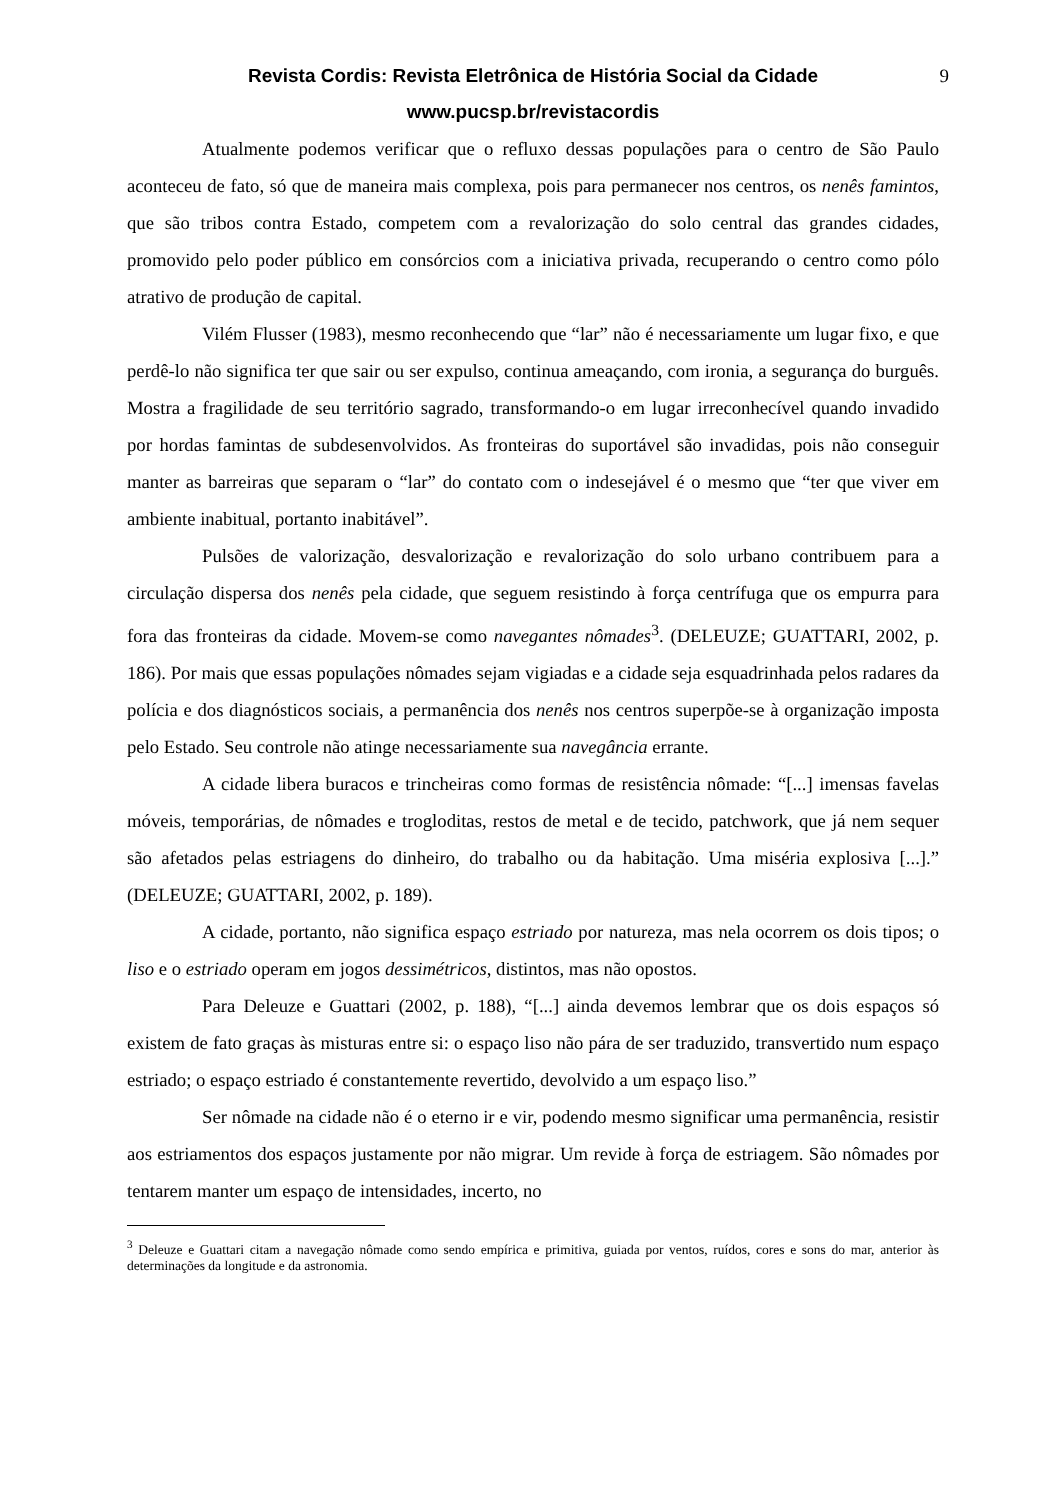Revista Cordis: Revista Eletrônica de História Social da Cidade 9
www.pucsp.br/revistacordis
Atualmente podemos verificar que o refluxo dessas populações para o centro de São Paulo aconteceu de fato, só que de maneira mais complexa, pois para permanecer nos centros, os nenês famintos, que são tribos contra Estado, competem com a revalorização do solo central das grandes cidades, promovido pelo poder público em consórcios com a iniciativa privada, recuperando o centro como pólo atrativo de produção de capital.
Vilém Flusser (1983), mesmo reconhecendo que “lar” não é necessariamente um lugar fixo, e que perdê-lo não significa ter que sair ou ser expulso, continua ameaçando, com ironia, a segurança do burguês. Mostra a fragilidade de seu território sagrado, transformando-o em lugar irreconhecível quando invadido por hordas famintas de subdesenvolvidos. As fronteiras do suportável são invadidas, pois não conseguir manter as barreiras que separam o “lar” do contato com o indesejável é o mesmo que “ter que viver em ambiente inabitual, portanto inabitável”.
Pulsões de valorização, desvalorização e revalorização do solo urbano contribuem para a circulação dispersa dos nenês pela cidade, que seguem resistindo à força centrífuga que os empurra para fora das fronteiras da cidade. Movem-se como navegantes nômades<sup>3</sup>. (DELEUZE; GUATTARI, 2002, p. 186). Por mais que essas populações nômades sejam vigiadas e a cidade seja esquadrinhada pelos radares da polícia e dos diagnósticos sociais, a permanência dos nenês nos centros superpõe-se à organização imposta pelo Estado. Seu controle não atinge necessariamente sua navegância errante.
A cidade libera buracos e trincheiras como formas de resistência nômade: “[...] imensas favelas móveis, temporárias, de nômades e trogloditas, restos de metal e de tecido, patchwork, que já nem sequer são afetados pelas estriagens do dinheiro, do trabalho ou da habitação. Uma miséria explosiva [...].” (DELEUZE; GUATTARI, 2002, p. 189).
A cidade, portanto, não significa espaço estriado por natureza, mas nela ocorrem os dois tipos; o liso e o estriado operam em jogos dessimétricos, distintos, mas não opostos.
Para Deleuze e Guattari (2002, p. 188), “[...] ainda devemos lembrar que os dois espaços só existem de fato graças às misturas entre si: o espaço liso não pára de ser traduzido, transvertido num espaço estriado; o espaço estriado é constantemente revertido, devolvido a um espaço liso.”
Ser nômade na cidade não é o eterno ir e vir, podendo mesmo significar uma permanência, resistir aos estriamentos dos espaços justamente por não migrar. Um revide à força de estriagem. São nômades por tentarem manter um espaço de intensidades, incerto, no
<sup>3</sup> Deleuze e Guattari citam a navegação nômade como sendo empírica e primitiva, guiada por ventos, ruídos, cores e sons do mar, anterior às determinações da longitude e da astronomia.